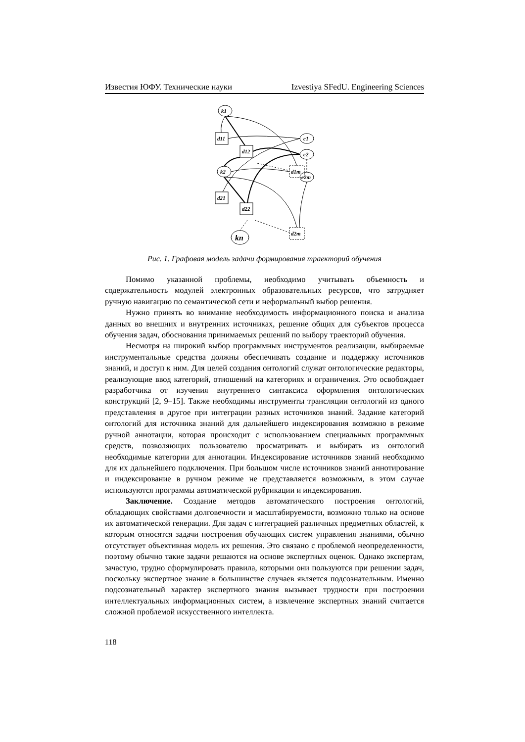Известия ЮФУ. Технические науки Izvestiya SFedU. Engineering Sciences
k1
d11
d12
k2
d1m
d21
d22
d2m
kn
c1
c2
c2m
Рис. 1. Графовая модель задачи формирования траекторий обучения
Помимо указанной проблемы, необходимо учитывать объемность и содержательность модулей электронных образовательных ресурсов, что затрудняет ручную навигацию по семантической сети и неформальный выбор решения.
Нужно принять во внимание необходимость информационного поиска и анализа данных во внешних и внутренних источниках, решение общих для субъектов процесса обучения задач, обоснования принимаемых решений по выбору траекторий обучения.
Несмотря на широкий выбор программных инструментов реализации, выбираемые инструментальные средства должны обеспечивать создание и поддержку источников знаний, и доступ к ним. Для целей создания онтологий служат онтологические редакторы, реализующие ввод категорий, отношений на категориях и ограничения. Это освобождает разработчика от изучения внутреннего синтаксиса оформления онтологических конструкций [2, 9–15]. Также необходимы инструменты трансляции онтологий из одного представления в другое при интеграции разных источников знаний. Задание категорий онтологий для источника знаний для дальнейшего индексирования возможно в режиме ручной аннотации, которая происходит с использованием специальных программных средств, позволяющих пользователю просматривать и выбирать из онтологий необходимые категории для аннотации. Индексирование источников знаний необходимо для их дальнейшего подключения. При большом числе источников знаний аннотирование и индексирование в ручном режиме не представляется возможным, в этом случае используются программы автоматической рубрикации и индексирования.
Заключение. Создание методов автоматического построения онтологий, обладающих свойствами долговечности и масштабируемости, возможно только на основе их автоматической генерации. Для задач с интеграцией различных предметных областей, к которым относятся задачи построения обучающих систем управления знаниями, обычно отсутствует объективная модель их решения. Это связано с проблемой неопределенности, поэтому обычно такие задачи решаются на основе экспертных оценок. Однако экспертам, зачастую, трудно сформулировать правила, которыми они пользуются при решении задач, поскольку экспертное знание в большинстве случаев является подсознательным. Именно подсознательный характер экспертного знания вызывает трудности при построении интеллектуальных информационных систем, а извлечение экспертных знаний считается сложной проблемой искусственного интеллекта.
118